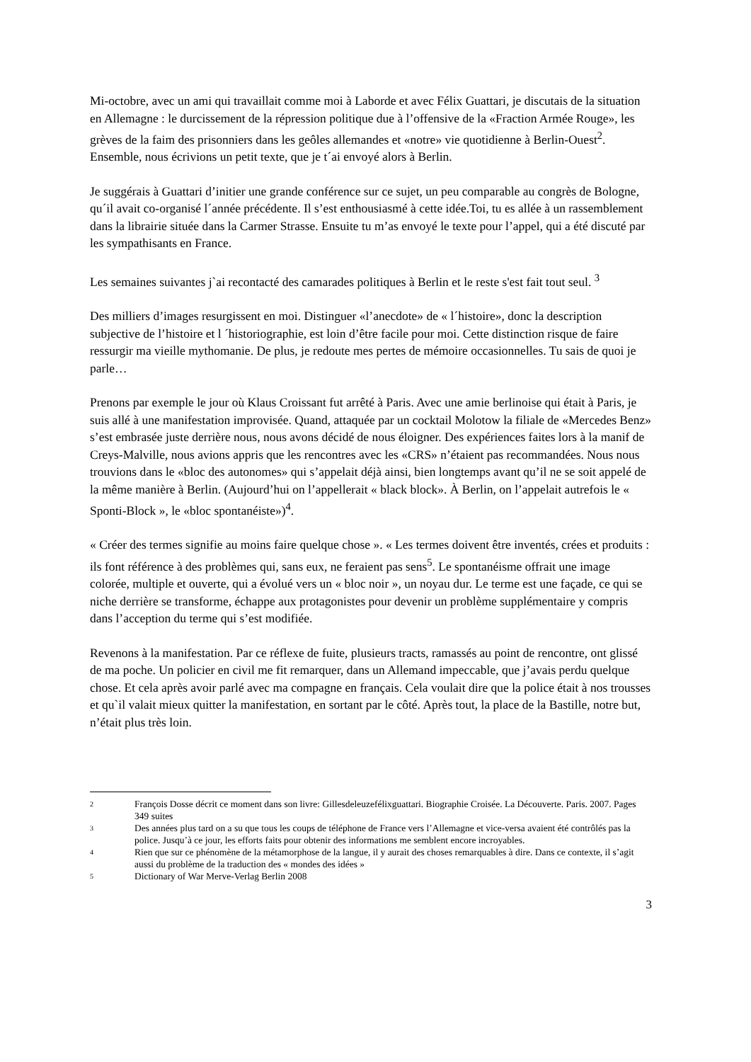Mi-octobre, avec un ami qui travaillait comme moi à Laborde et avec Félix Guattari, je discutais de la situation en Allemagne : le durcissement de la répression politique due à l’offensive de la «Fraction Armée Rouge», les grèves de la faim des prisonniers dans les geôles allemandes et «notre» vie quotidienne à Berlin-Ouest<sup>2</sup>. Ensemble, nous écrivions un petit texte, que je t´ai envoyé alors à Berlin.
Je suggérais à Guattari d’initier une grande conférence sur ce sujet, un peu comparable au congrès de Bologne, qu´il avait co-organisé l´année précédente. Il s’est enthousiasmé à cette idée.Toi, tu es allée à un rassemblement dans la librairie située dans la Carmer Strasse. Ensuite tu m’as envoyé le texte pour l’appel, qui a été discuté par les sympathisants en France.
Les semaines suivantes j`ai recontacté des camarades politiques à Berlin et le reste s'est fait tout seul. <sup>3</sup>
Des milliers d’images resurgissent en moi. Distinguer «l’anecdote» de « l´histoire», donc la description subjective de l’histoire et l ´historiographie, est loin d’être facile pour moi. Cette distinction risque de faire ressurgir ma vieille mythomanie. De plus, je redoute mes pertes de mémoire occasionnelles. Tu sais de quoi je parle…
Prenons par exemple le jour où Klaus Croissant fut arrêté à Paris. Avec une amie berlinoise qui était à Paris, je suis allé à une manifestation improvisée. Quand, attaquée par un cocktail Molotow la filiale de «Mercedes Benz» s’est embrasée juste derrière nous, nous avons décidé de nous éloigner. Des expériences faites lors à la manif de Creys-Malville, nous avions appris que les rencontres avec les «CRS» n’étaient pas recommandées. Nous nous trouvions dans le «bloc des autonomes» qui s’appelait déjà ainsi, bien longtemps avant qu’il ne se soit appelé de la même manière à Berlin. (Aujourd’hui on l’appellerait « black block». À Berlin, on l’appelait autrefois le « Sponti-Block », le «bloc spontanéiste»)<sup>4</sup>.
« Créer des termes signifie au moins faire quelque chose ». « Les termes doivent être inventés, crées et produits : ils font référence à des problèmes qui, sans eux, ne feraient pas sens<sup>5</sup>. Le spontanéisme offrait une image colorée, multiple et ouverte, qui a évolué vers un « bloc noir », un noyau dur. Le terme est une façade, ce qui se niche derrière se transforme, échappe aux protagonistes pour devenir un problème supplémentaire y compris dans l’acception du terme qui s’est modifiée.
Revenons à la manifestation. Par ce réflexe de fuite, plusieurs tracts, ramassés au point de rencontre, ont glissé de ma poche. Un policier en civil me fit remarquer, dans un Allemand impeccable, que j’avais perdu quelque chose. Et cela après avoir parlé avec ma compagne en français. Cela voulait dire que la police était à nos trousses et qu`il valait mieux quitter la manifestation, en sortant par le côté. Après tout, la place de la Bastille, notre but, n’était plus très loin.
2 François Dosse décrit ce moment dans son livre: Gillesdeleuzefélixguattari. Biographie Croisée. La Découverte. Paris. 2007. Pages 349 suites
3 Des années plus tard on a su que tous les coups de téléphone de France vers l’Allemagne et vice-versa avaient été contrôlés pas la police. Jusqu’à ce jour, les efforts faits pour obtenir des informations me semblent encore incroyables.
4 Rien que sur ce phénomène de la métamorphose de la langue, il y aurait des choses remarquables à dire. Dans ce contexte, il s’agit aussi du problème de la traduction des « mondes des idées »
5 Dictionary of War Merve-Verlag Berlin 2008
3